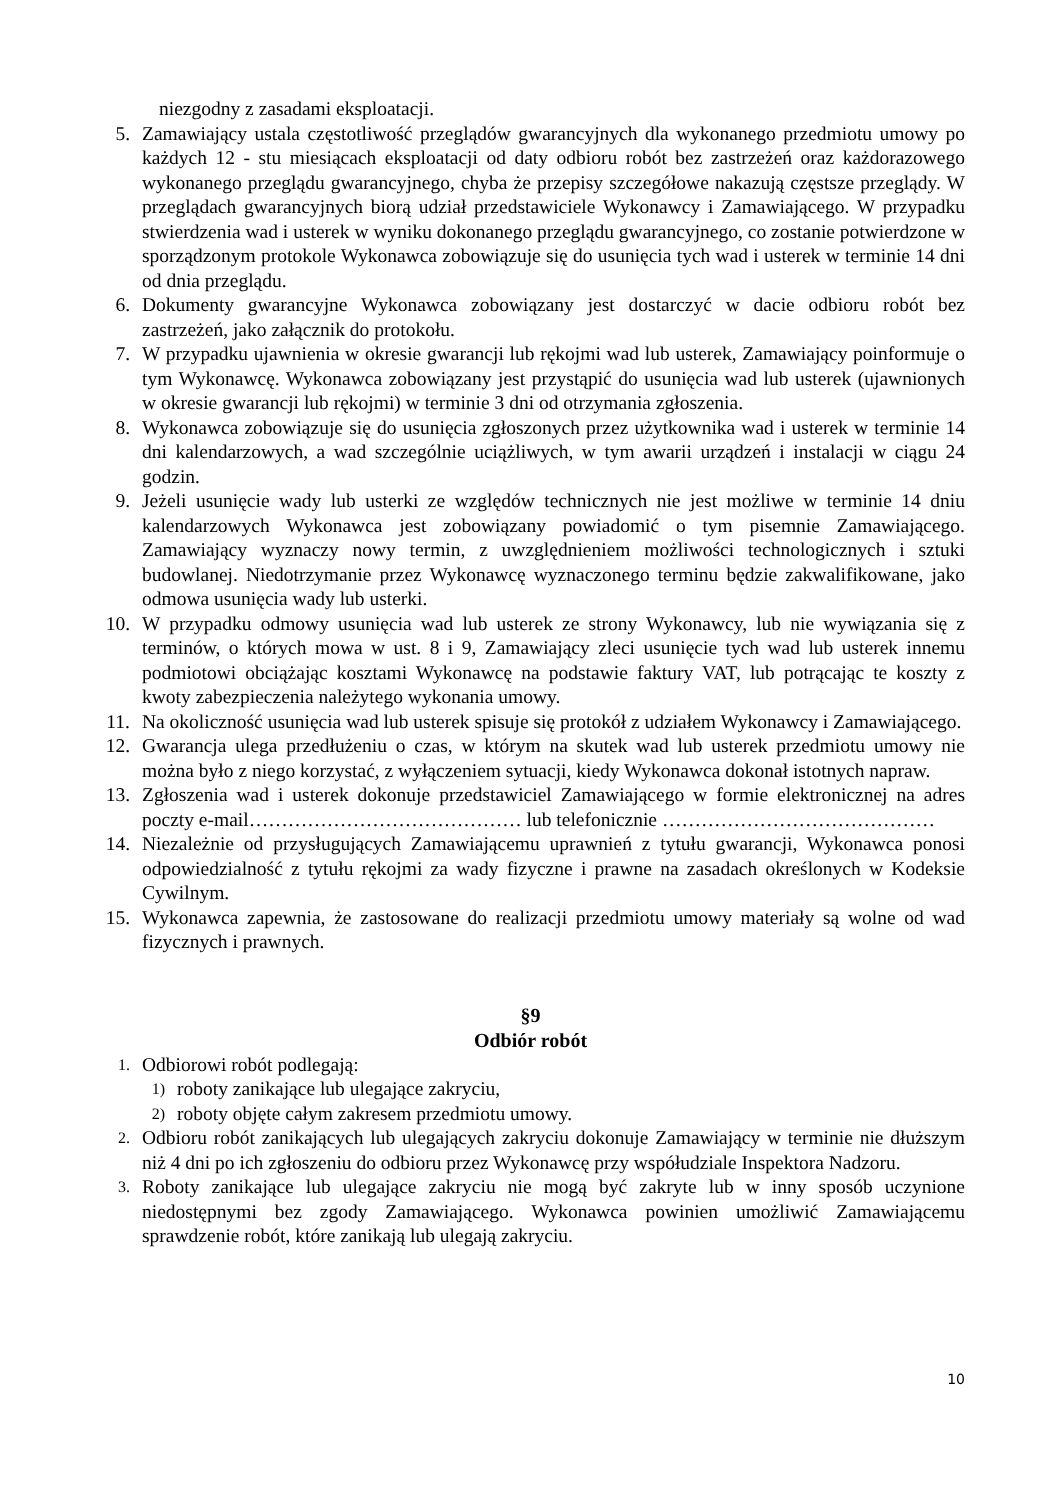niezgodny z zasadami eksploatacji.
5. Zamawiający ustala częstotliwość przeglądów gwarancyjnych dla wykonanego przedmiotu umowy po każdych 12 - stu miesiącach eksploatacji od daty odbioru robót bez zastrzeżeń oraz każdorazowego wykonanego przeglądu gwarancyjnego, chyba że przepisy szczegółowe nakazują częstsze przeglądy. W przeglądach gwarancyjnych biorą udział przedstawiciele Wykonawcy i Zamawiającego. W przypadku stwierdzenia wad i usterek w wyniku dokonanego przeglądu gwarancyjnego, co zostanie potwierdzone w sporządzonym protokole Wykonawca zobowiązuje się do usunięcia tych wad i usterek w terminie 14 dni od dnia przeglądu.
6. Dokumenty gwarancyjne Wykonawca zobowiązany jest dostarczyć w dacie odbioru robót bez zastrzeżeń, jako załącznik do protokołu.
7. W przypadku ujawnienia w okresie gwarancji lub rękojmi wad lub usterek, Zamawiający poinformuje o tym Wykonawcę. Wykonawca zobowiązany jest przystąpić do usunięcia wad lub usterek (ujawnionych w okresie gwarancji lub rękojmi) w terminie 3 dni od otrzymania zgłoszenia.
8. Wykonawca zobowiązuje się do usunięcia zgłoszonych przez użytkownika wad i usterek w terminie 14 dni kalendarzowych, a wad szczególnie uciążliwych, w tym awarii urządzeń i instalacji w ciągu 24 godzin.
9. Jeżeli usunięcie wady lub usterki ze względów technicznych nie jest możliwe w terminie 14 dniu kalendarzowych Wykonawca jest zobowiązany powiadomić o tym pisemnie Zamawiającego. Zamawiający wyznaczy nowy termin, z uwzględnieniem możliwości technologicznych i sztuki budowlanej. Niedotrzymanie przez Wykonawcę wyznaczonego terminu będzie zakwalifikowane, jako odmowa usunięcia wady lub usterki.
10. W przypadku odmowy usunięcia wad lub usterek ze strony Wykonawcy, lub nie wywiązania się z terminów, o których mowa w ust. 8 i 9, Zamawiający zleci usunięcie tych wad lub usterek innemu podmiotowi obciążając kosztami Wykonawcę na podstawie faktury VAT, lub potrącając te koszty z kwoty zabezpieczenia należytego wykonania umowy.
11. Na okoliczność usunięcia wad lub usterek spisuje się protokół z udziałem Wykonawcy i Zamawiającego.
12. Gwarancja ulega przedłużeniu o czas, w którym na skutek wad lub usterek przedmiotu umowy nie można było z niego korzystać, z wyłączeniem sytuacji, kiedy Wykonawca dokonał istotnych napraw.
13. Zgłoszenia wad i usterek dokonuje przedstawiciel Zamawiającego w formie elektronicznej na adres poczty e-mail…………………………………… lub telefonicznie ……………………………………
14. Niezależnie od przysługujących Zamawiającemu uprawnień z tytułu gwarancji, Wykonawca ponosi odpowiedzialność z tytułu rękojmi za wady fizyczne i prawne na zasadach określonych w Kodeksie Cywilnym.
15. Wykonawca zapewnia, że zastosowane do realizacji przedmiotu umowy materiały są wolne od wad fizycznych i prawnych.
§9
Odbiór robót
1.
Odbiorowi robót podlegają:
1)
roboty zanikające lub ulegające zakryciu,
2)
roboty objęte całym zakresem przedmiotu umowy.
2.
Odbioru robót zanikających lub ulegających zakryciu dokonuje Zamawiający w terminie nie dłuższym niż 4 dni po ich zgłoszeniu do odbioru przez Wykonawcę przy współudziale Inspektora Nadzoru.
3.
Roboty zanikające lub ulegające zakryciu nie mogą być zakryte lub w inny sposób uczynione niedostępnymi bez zgody Zamawiającego. Wykonawca powinien umożliwić Zamawiającemu sprawdzenie robót, które zanikają lub ulegają zakryciu.
10